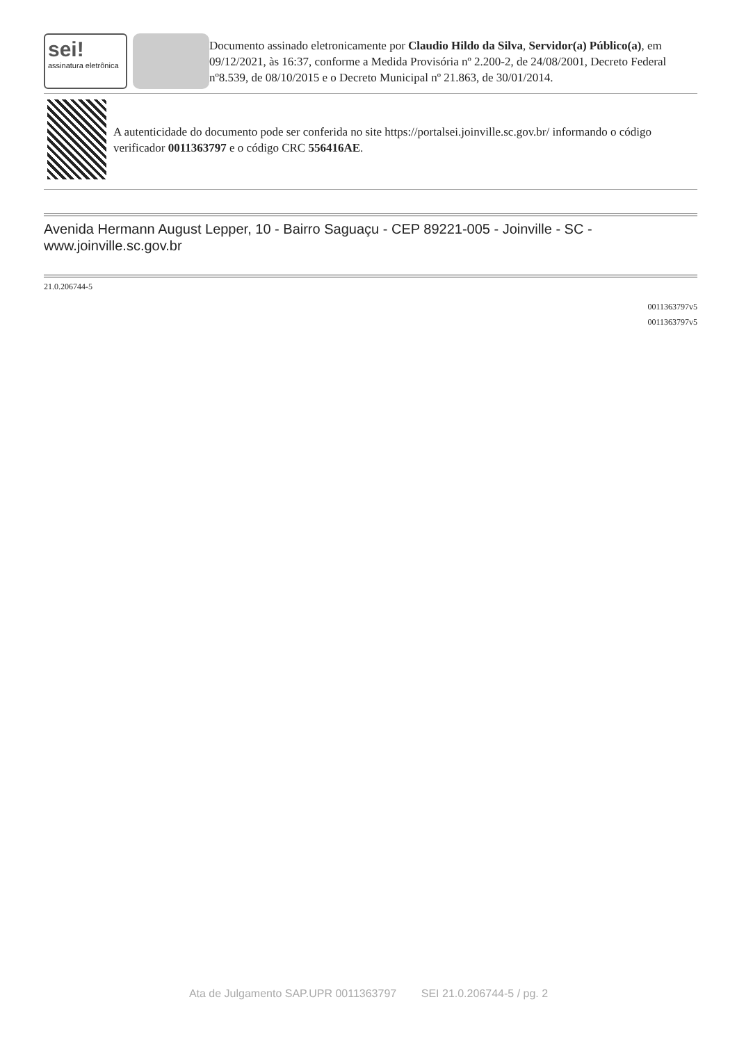sei!
assinatura eletrônica
Documento assinado eletronicamente por Claudio Hildo da Silva, Servidor(a) Público(a), em 09/12/2021, às 16:37, conforme a Medida Provisória nº 2.200-2, de 24/08/2001, Decreto Federal nº8.539, de 08/10/2015 e o Decreto Municipal nº 21.863, de 30/01/2014.
A autenticidade do documento pode ser conferida no site https://portalsei.joinville.sc.gov.br/ informando o código verificador 0011363797 e o código CRC 556416AE.
Avenida Hermann August Lepper, 10 - Bairro Saguaçu - CEP 89221-005 - Joinville - SC - www.joinville.sc.gov.br
21.0.206744-5
0011363797v5
0011363797v5
Ata de Julgamento SAP.UPR 0011363797 SEI 21.0.206744-5 / pg. 2